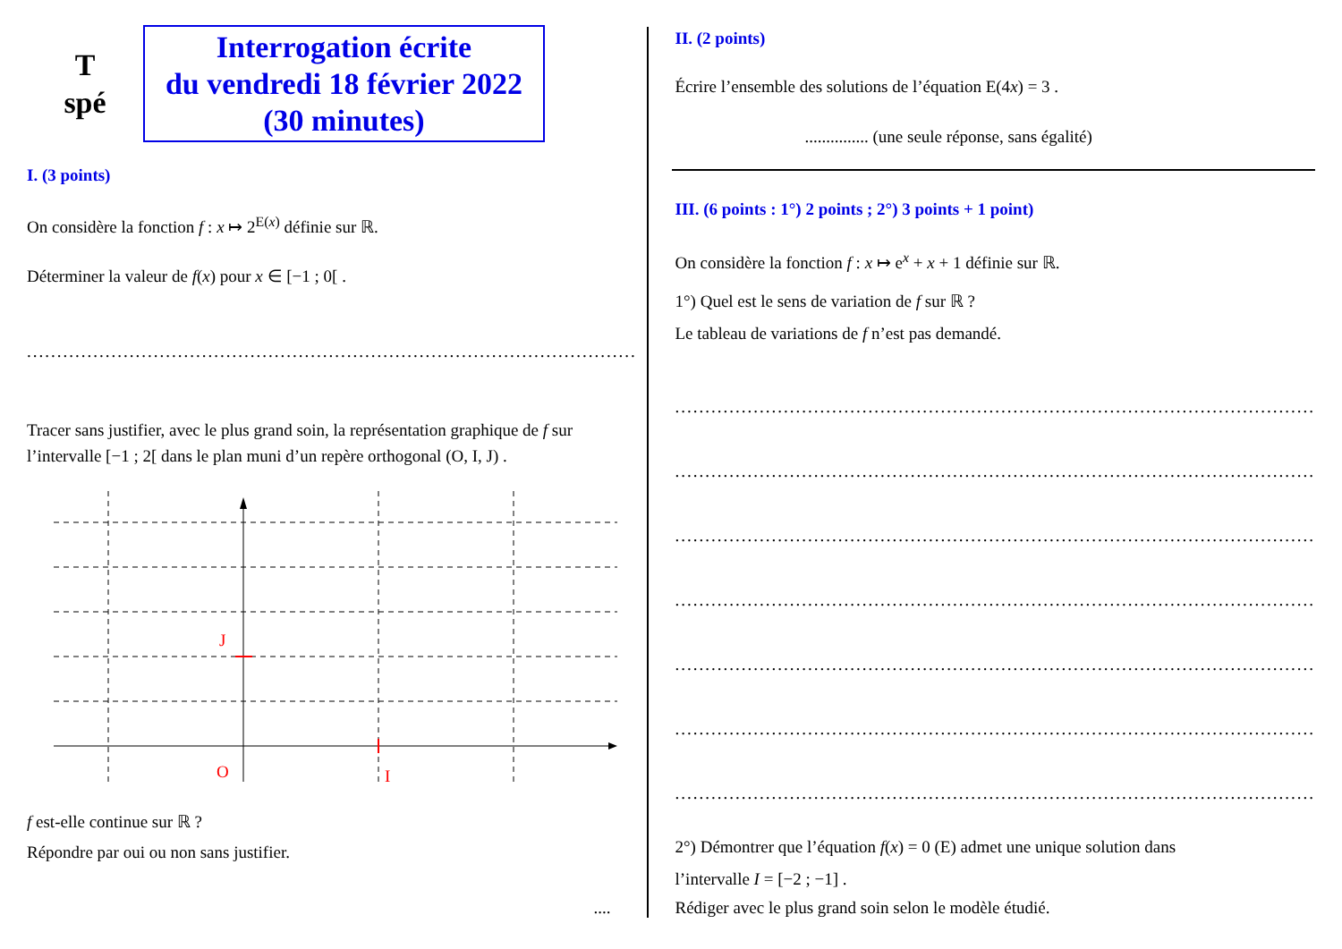T
spé
Interrogation écrite
du vendredi 18 février 2022
(30 minutes)
I. (3 points)
On considère la fonction f : x ↦ 2<sup>E(x)</sup> définie sur ℝ.
Déterminer la valeur de f(x) pour x ∈ [−1 ; 0[ .
.....................................................................................................
Tracer sans justifier, avec le plus grand soin, la représentation graphique de f sur l’intervalle [−1 ; 2[ dans le plan muni d’un repère orthogonal (O, I, J) .
J
O
I
f est-elle continue sur ℝ ?
Répondre par oui ou non sans justifier.
....
II. (2 points)
Écrire l’ensemble des solutions de l’équation E(4x) = 3 .
............... (une seule réponse, sans égalité)
III. (6 points : 1°) 2 points ; 2°) 3 points + 1 point)
On considère la fonction f : x ↦ e<sup>x</sup> + x + 1 définie sur ℝ.
1°) Quel est le sens de variation de f sur ℝ ?
Le tableau de variations de f n’est pas demandé.
..........................................................................................................
..........................................................................................................
..........................................................................................................
..........................................................................................................
..........................................................................................................
..........................................................................................................
..........................................................................................................
2°) Démontrer que l’équation f(x) = 0 (E) admet une unique solution dans
l’intervalle I = [−2 ; −1] .
Rédiger avec le plus grand soin selon le modèle étudié.